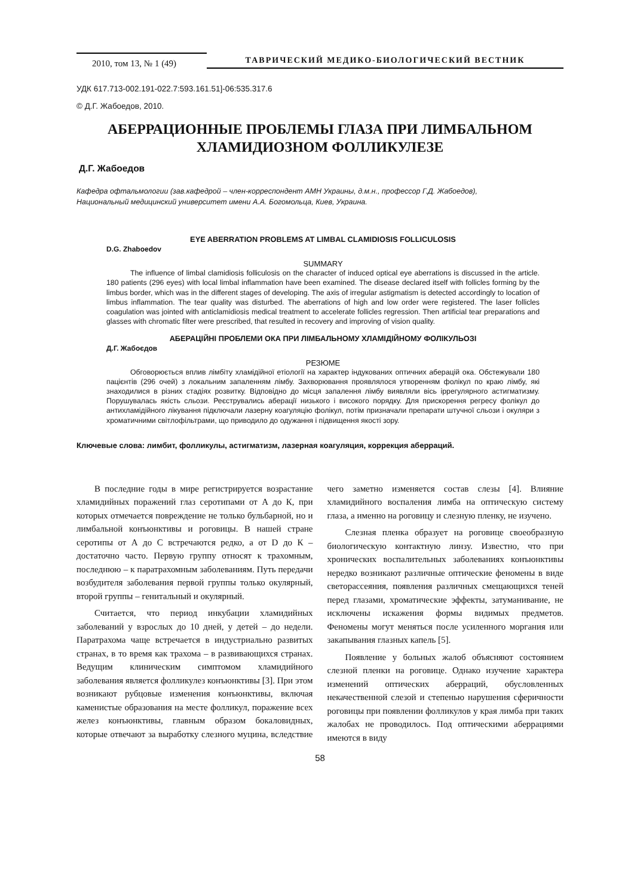2010, том 13, № 1 (49)
ТАВРИЧЕСКИЙ МЕДИКО-БИОЛОГИЧЕСКИЙ ВЕСТНИК
УДК 617.713-002.191-022.7:593.161.51]-06:535.317.6
© Д.Г. Жабоедов, 2010.
АБЕРРАЦИОННЫЕ ПРОБЛЕМЫ ГЛАЗА ПРИ ЛИМБАЛЬНОМ
ХЛАМИДИОЗНОМ ФОЛЛИКУЛЕЗЕ
Д.Г. Жабоедов
Кафедра офтальмологии (зав.кафедрой – член-корреспондент АМН Украины, д.м.н., профессор Г.Д. Жабоедов),
Национальный медицинский университет имени А.А. Богомольца, Киев, Украина.
EYE ABERRATION PROBLEMS AT LIMBAL CLAMIDIOSIS FOLLICULOSIS
D.G. Zhaboedov
SUMMARY
The influence of limbal clamidiosis folliculosis on the character of induced optical eye aberrations is discussed in the article. 180 patients (296 eyes) with local limbal inflammation have been examined. The disease declared itself with follicles forming by the limbus border, which was in the different stages of developing. The axis of irregular astigmatism is detected accordingly to location of limbus inflammation. The tear quality was disturbed. The aberrations of high and low order were registered. The laser follicles coagulation was jointed with anticlamidiosis medical treatment to accelerate follicles regression. Then artificial tear preparations and glasses with chromatic filter were prescribed, that resulted in recovery and improving of vision quality.
АБЕРАЦІЙНІ ПРОБЛЕМИ ОКА ПРИ ЛІМБАЛЬНОМУ ХЛАМІДІЙНОМУ ФОЛІКУЛЬОЗІ
Д.Г. Жабоєдов
РЕЗЮМЕ
Обговорюється вплив лімбіту хламідійної етіології на характер індукованих оптичних аберацій ока. Обстежували 180 пацієнтів (296 очей) з локальним запаленням лімбу. Захворювання проявлялося утворенням фолікул по краю лімбу, які знаходилися в різних стадіях розвитку. Відповідно до місця запалення лімбу виявляли вісь іррегулярного астигматизму. Порушувалась якість сльози. Реєструвались аберації низького і високого порядку. Для прискорення регресу фолікул до антихламідійного лікування підключали лазерну коагуляцію фолікул, потім призначали препарати штучної сльози і окуляри з хроматичними світлофільтрами, що приводило до одужання і підвищення якості зору.
Ключевые слова: лимбит, фолликулы, астигматизм, лазерная коагуляция, коррекция аберраций.
В последние годы в мире регистрируется возрастание хламидийных поражений глаз серотипами от А до К, при которых отмечается повреждение не только бульбарной, но и лимбальной конъюнктивы и роговицы. В нашей стране серотипы от А до С встречаются редко, а от D до К – достаточно часто. Первую группу относят к трахомным, последнюю – к паратрахомным заболеваниям. Путь передачи возбудителя заболевания первой группы только окулярный, второй группы – генитальный и окулярный.
Считается, что период инкубации хламидийных заболеваний у взрослых до 10 дней, у детей – до недели. Паратрахома чаще встречается в индустриально развитых странах, в то время как трахома – в развивающихся странах. Ведущим клиническим симптомом хламидийного заболевания является фолликулез конъюнктивы [3]. При этом возникают рубцовые изменения конъюнктивы, включая каменистые образования на месте фолликул, поражение всех желез конъюнктивы, главным образом бокаловидных, которые отвечают за выработку слезного муцина, вследствие чего заметно изменяется состав слезы [4]. Влияние хламидийного воспаления лимба на оптическую систему глаза, а именно на роговицу и слезную пленку, не изучено.
Слезная пленка образует на роговице своеобразную биологическую контактную линзу. Известно, что при хронических воспалительных заболеваниях конъюнктивы нередко возникают различные оптические феномены в виде светорассеяния, появления различных смещающихся теней перед глазами, хроматические эффекты, затуманивание, не исключены искажения формы видимых предметов. Феномены могут меняться после усиленного моргания или закапывания глазных капель [5].
Появление у больных жалоб объясняют состоянием слезной пленки на роговице. Однако изучение характера изменений оптических аберраций, обусловленных некачественной слезой и степенью нарушения сферичности роговицы при появлении фолликулов у края лимба при таких жалобах не проводилось. Под оптическими аберрациями имеются в виду
58